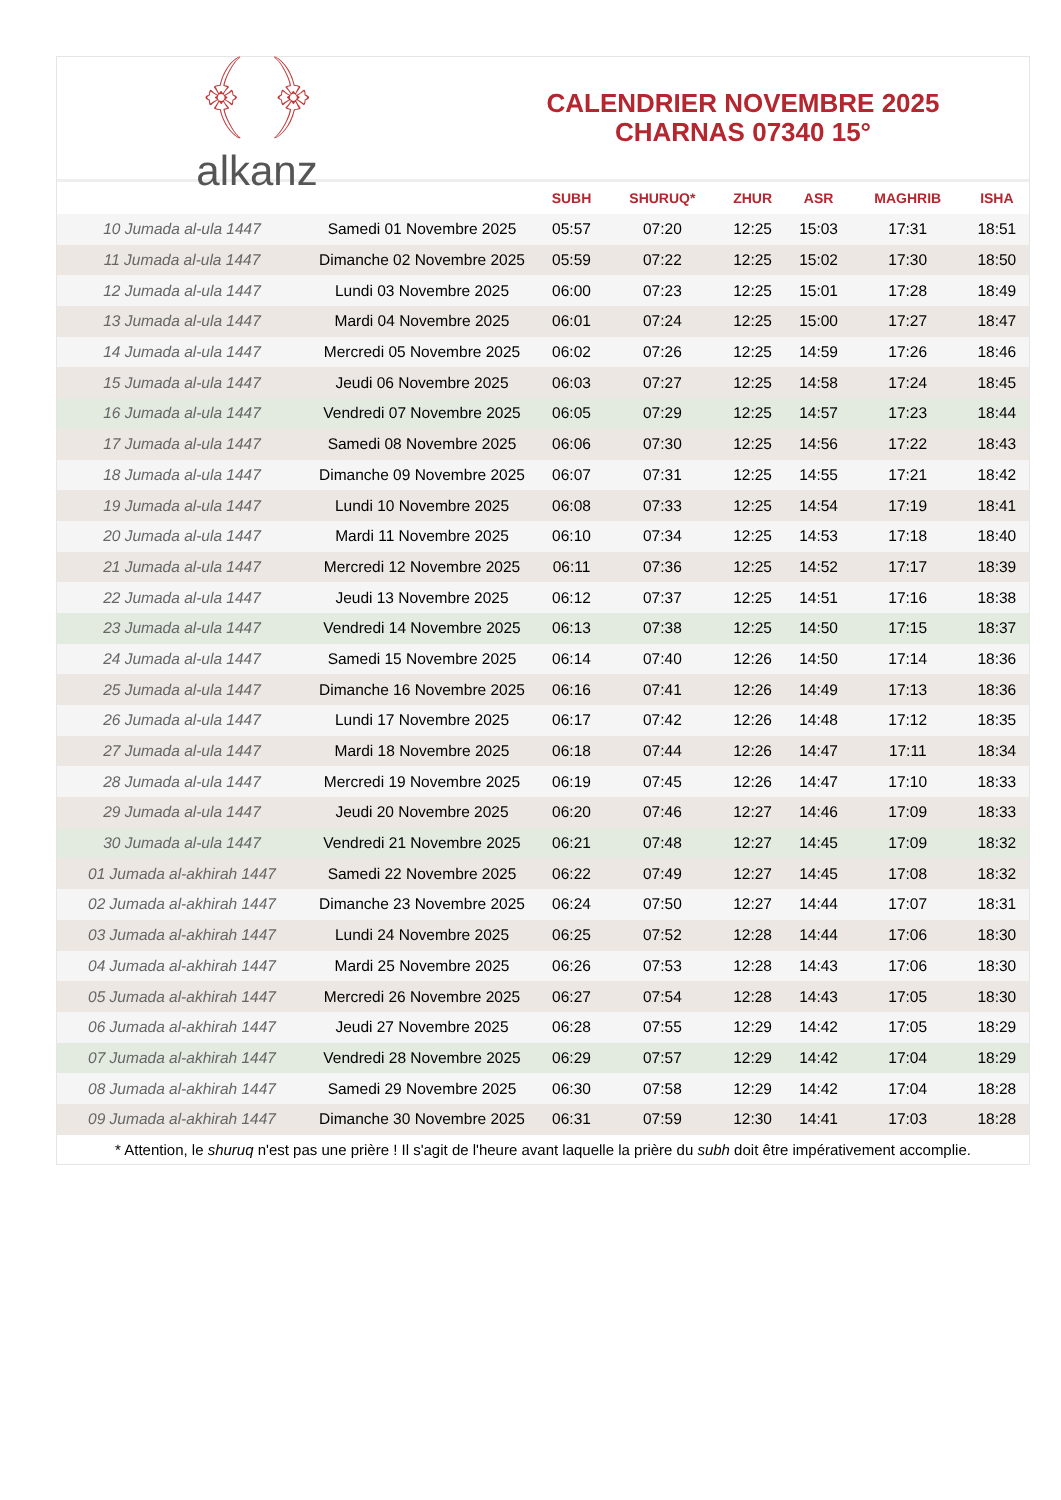﴾ ﴿
alkanz
CALENDRIER NOVEMBRE 2025
CHARNAS 07340 15°
| | | SUBH | SHURUQ* | ZHUR | ASR | MAGHRIB | ISHA |
| --- | --- | --- | --- | --- | --- | --- | --- |
| 10 Jumada al-ula 1447 | Samedi 01 Novembre 2025 | 05:57 | 07:20 | 12:25 | 15:03 | 17:31 | 18:51 |
| 11 Jumada al-ula 1447 | Dimanche 02 Novembre 2025 | 05:59 | 07:22 | 12:25 | 15:02 | 17:30 | 18:50 |
| 12 Jumada al-ula 1447 | Lundi 03 Novembre 2025 | 06:00 | 07:23 | 12:25 | 15:01 | 17:28 | 18:49 |
| 13 Jumada al-ula 1447 | Mardi 04 Novembre 2025 | 06:01 | 07:24 | 12:25 | 15:00 | 17:27 | 18:47 |
| 14 Jumada al-ula 1447 | Mercredi 05 Novembre 2025 | 06:02 | 07:26 | 12:25 | 14:59 | 17:26 | 18:46 |
| 15 Jumada al-ula 1447 | Jeudi 06 Novembre 2025 | 06:03 | 07:27 | 12:25 | 14:58 | 17:24 | 18:45 |
| 16 Jumada al-ula 1447 | Vendredi 07 Novembre 2025 | 06:05 | 07:29 | 12:25 | 14:57 | 17:23 | 18:44 |
| 17 Jumada al-ula 1447 | Samedi 08 Novembre 2025 | 06:06 | 07:30 | 12:25 | 14:56 | 17:22 | 18:43 |
| 18 Jumada al-ula 1447 | Dimanche 09 Novembre 2025 | 06:07 | 07:31 | 12:25 | 14:55 | 17:21 | 18:42 |
| 19 Jumada al-ula 1447 | Lundi 10 Novembre 2025 | 06:08 | 07:33 | 12:25 | 14:54 | 17:19 | 18:41 |
| 20 Jumada al-ula 1447 | Mardi 11 Novembre 2025 | 06:10 | 07:34 | 12:25 | 14:53 | 17:18 | 18:40 |
| 21 Jumada al-ula 1447 | Mercredi 12 Novembre 2025 | 06:11 | 07:36 | 12:25 | 14:52 | 17:17 | 18:39 |
| 22 Jumada al-ula 1447 | Jeudi 13 Novembre 2025 | 06:12 | 07:37 | 12:25 | 14:51 | 17:16 | 18:38 |
| 23 Jumada al-ula 1447 | Vendredi 14 Novembre 2025 | 06:13 | 07:38 | 12:25 | 14:50 | 17:15 | 18:37 |
| 24 Jumada al-ula 1447 | Samedi 15 Novembre 2025 | 06:14 | 07:40 | 12:26 | 14:50 | 17:14 | 18:36 |
| 25 Jumada al-ula 1447 | Dimanche 16 Novembre 2025 | 06:16 | 07:41 | 12:26 | 14:49 | 17:13 | 18:36 |
| 26 Jumada al-ula 1447 | Lundi 17 Novembre 2025 | 06:17 | 07:42 | 12:26 | 14:48 | 17:12 | 18:35 |
| 27 Jumada al-ula 1447 | Mardi 18 Novembre 2025 | 06:18 | 07:44 | 12:26 | 14:47 | 17:11 | 18:34 |
| 28 Jumada al-ula 1447 | Mercredi 19 Novembre 2025 | 06:19 | 07:45 | 12:26 | 14:47 | 17:10 | 18:33 |
| 29 Jumada al-ula 1447 | Jeudi 20 Novembre 2025 | 06:20 | 07:46 | 12:27 | 14:46 | 17:09 | 18:33 |
| 30 Jumada al-ula 1447 | Vendredi 21 Novembre 2025 | 06:21 | 07:48 | 12:27 | 14:45 | 17:09 | 18:32 |
| 01 Jumada al-akhirah 1447 | Samedi 22 Novembre 2025 | 06:22 | 07:49 | 12:27 | 14:45 | 17:08 | 18:32 |
| 02 Jumada al-akhirah 1447 | Dimanche 23 Novembre 2025 | 06:24 | 07:50 | 12:27 | 14:44 | 17:07 | 18:31 |
| 03 Jumada al-akhirah 1447 | Lundi 24 Novembre 2025 | 06:25 | 07:52 | 12:28 | 14:44 | 17:06 | 18:30 |
| 04 Jumada al-akhirah 1447 | Mardi 25 Novembre 2025 | 06:26 | 07:53 | 12:28 | 14:43 | 17:06 | 18:30 |
| 05 Jumada al-akhirah 1447 | Mercredi 26 Novembre 2025 | 06:27 | 07:54 | 12:28 | 14:43 | 17:05 | 18:30 |
| 06 Jumada al-akhirah 1447 | Jeudi 27 Novembre 2025 | 06:28 | 07:55 | 12:29 | 14:42 | 17:05 | 18:29 |
| 07 Jumada al-akhirah 1447 | Vendredi 28 Novembre 2025 | 06:29 | 07:57 | 12:29 | 14:42 | 17:04 | 18:29 |
| 08 Jumada al-akhirah 1447 | Samedi 29 Novembre 2025 | 06:30 | 07:58 | 12:29 | 14:42 | 17:04 | 18:28 |
| 09 Jumada al-akhirah 1447 | Dimanche 30 Novembre 2025 | 06:31 | 07:59 | 12:30 | 14:41 | 17:03 | 18:28 |
* Attention, le shuruq n'est pas une prière ! Il s'agit de l'heure avant laquelle la prière du subh doit être impérativement accomplie.